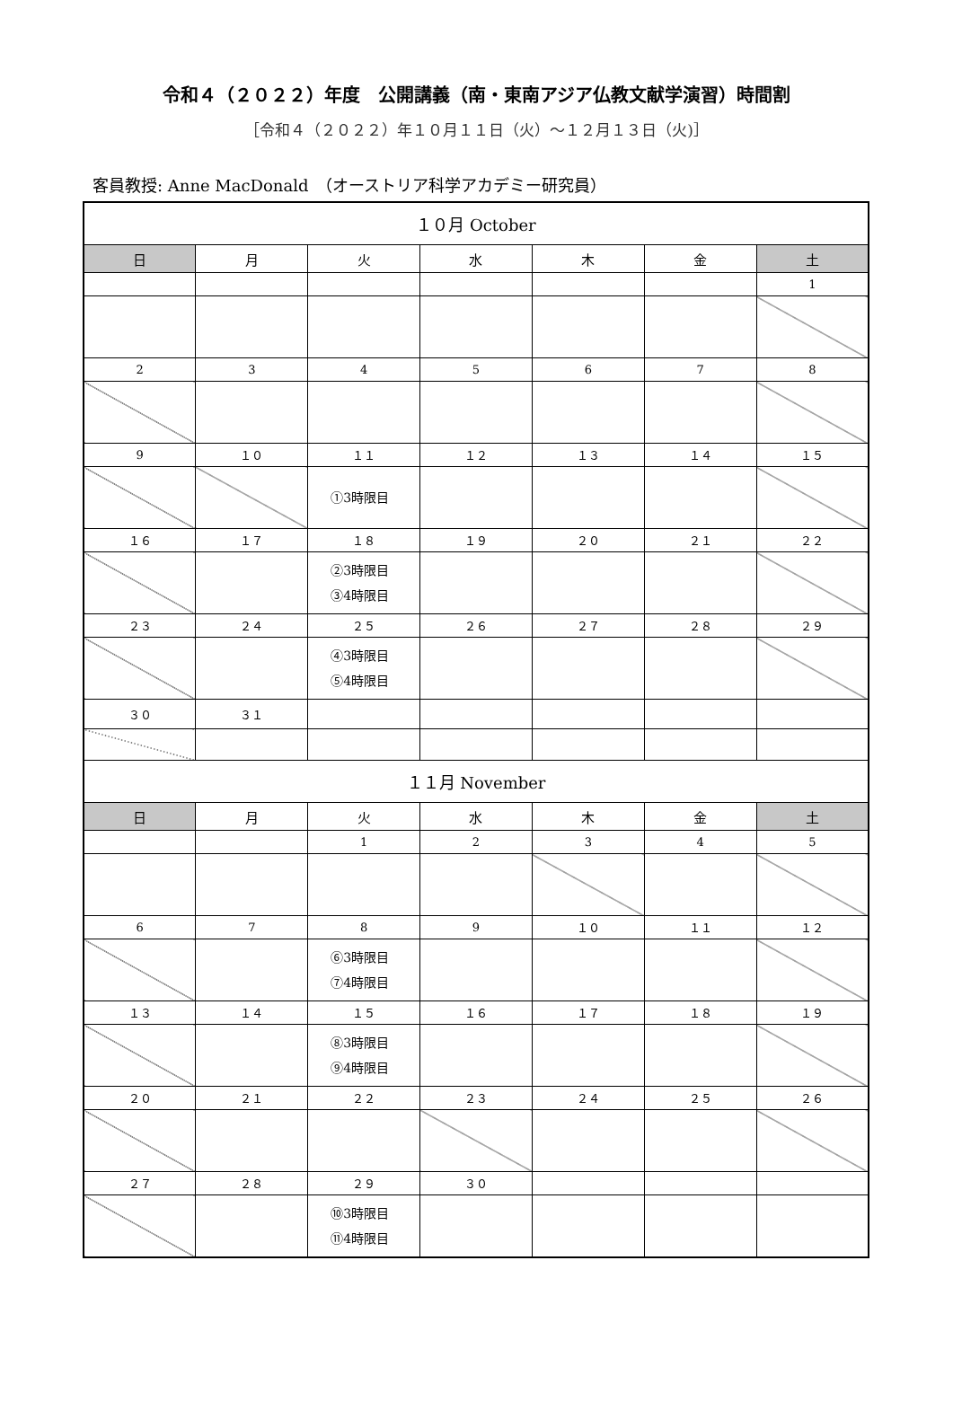令和４（２０２２）年度　公開講義（南・東南アジア仏教文献学演習）時間割
［令和４（２０２２）年１０月１１日（火）〜１２月１３日（火)］
客員教授: Anne MacDonald　（オーストリア科学アカデミー研究員）
| １０月 October | | | | | | |
| 日 | 月 | 火 | 水 | 木 | 金 | 土 |
| | | | | | | 1 |
| 2 | 3 | 4 | 5 | 6 | 7 | 8 |
| 9 | １０ | １１ | １２ | １３ | １４ | １５ |
| | | ①3時限目 | | | | |
| １６ | １７ | １８ | １９ | ２０ | ２１ | ２２ |
| | | ②3時限目 ③4時限目 | | | | |
| ２３ | ２４ | ２５ | ２６ | ２７ | ２８ | ２９ |
| | | ④3時限目 ⑤4時限目 | | | | |
| ３０ | ３１ | | | | | |
| １１月 November | | | | | | |
| 日 | 月 | 火 | 水 | 木 | 金 | 土 |
| | | 1 | 2 | 3 | 4 | 5 |
| 6 | 7 | 8 | 9 | １０ | １１ | １２ |
| | | ⑥3時限目 ⑦4時限目 | | | | |
| １３ | １４ | １５ | １６ | １７ | １８ | １９ |
| | | ⑧3時限目 ⑨4時限目 | | | | |
| ２０ | ２１ | ２２ | ２３ | ２４ | ２５ | ２６ |
| ２７ | ２８ | ２９ | ３０ | | | |
| | | ⑩3時限目 ⑪4時限目 | | | | |